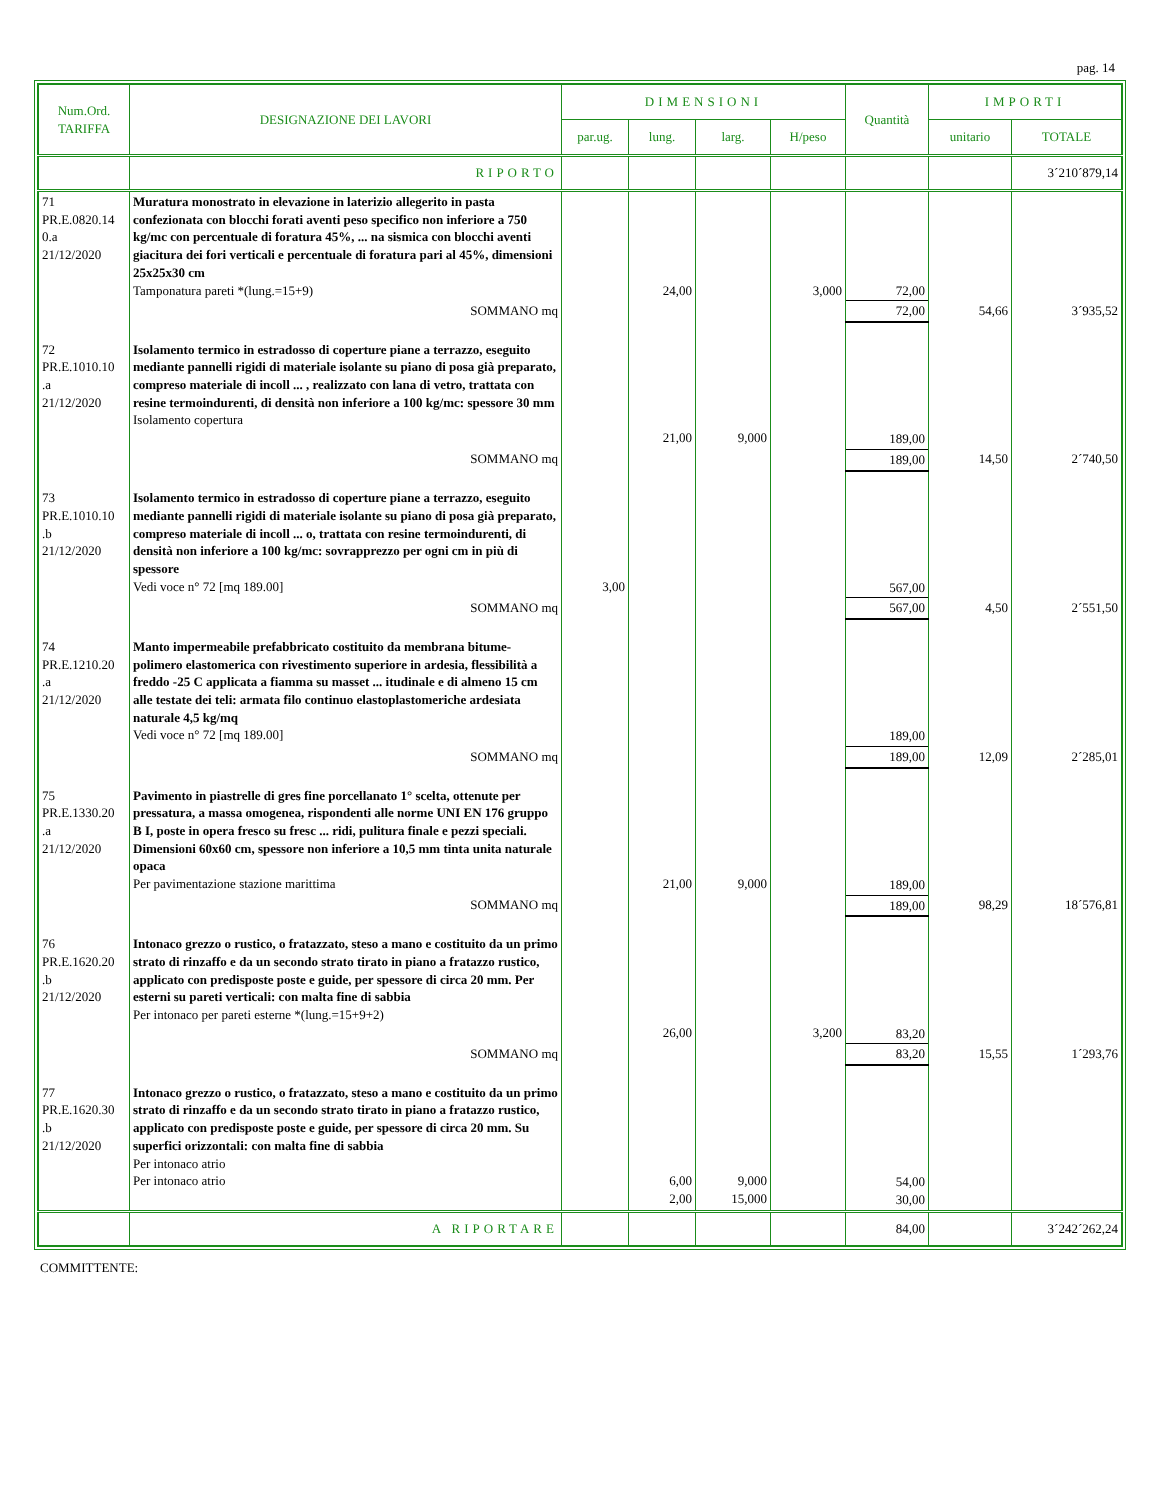pag. 14
| Num.Ord. TARIFFA | DESIGNAZIONE DEI LAVORI | DIMENSIONI | | | | Quantità | IMPORTI | |
| --- | --- | --- | --- | --- | --- | --- | --- | --- |
| | | par.ug. | lung. | larg. | H/peso | | unitario | TOTALE |
| | RIPORTO | | | | | | | 3´210´879,14 |
| 71 PR.E.0820.14 0.a 21/12/2020 | Muratura monostrato in elevazione in laterizio allegerito in pasta confezionata con blocchi forati aventi peso specifico non inferiore a 750 kg/mc con percentuale di foratura 45%, ... na sismica con blocchi aventi giacitura dei fori verticali e percentuale di foratura pari al 45%, dimensioni 25x25x30 cm Tamponatura pareti *(lung.=15+9) | | 24,00 | | 3,000 | 72,00 | | |
| | SOMMANO mq | | | | | 72,00 | 54,66 | 3´935,52 |
| 72 PR.E.1010.10 .a 21/12/2020 | Isolamento termico in estradosso di coperture piane a terrazzo, eseguito mediante pannelli rigidi di materiale isolante su piano di posa già preparato, compreso materiale di incoll ... , realizzato con lana di vetro, trattata con resine termoindurenti, di densità non inferiore a 100 kg/mc: spessore 30 mm Isolamento copertura | | 21,00 | 9,000 | | 189,00 | | |
| | SOMMANO mq | | | | | 189,00 | 14,50 | 2´740,50 |
| 73 PR.E.1010.10 .b 21/12/2020 | Isolamento termico in estradosso di coperture piane a terrazzo, eseguito mediante pannelli rigidi di materiale isolante su piano di posa già preparato, compreso materiale di incoll ... o, trattata con resine termoindurenti, di densità non inferiore a 100 kg/mc: sovrapprezzo per ogni cm in più di spessore Vedi voce n° 72 [mq 189.00] | 3,00 | | | | 567,00 | | |
| | SOMMANO mq | | | | | 567,00 | 4,50 | 2´551,50 |
| 74 PR.E.1210.20 .a 21/12/2020 | Manto impermeabile prefabbricato costituito da membrana bitume-polimero elastomerica con rivestimento superiore in ardesia, flessibilità a freddo -25 C applicata a fiamma su masset ... itudinale e di almeno 15 cm alle testate dei teli: armata filo continuo elastoplastomeriche ardesiata naturale 4,5 kg/mq Vedi voce n° 72 [mq 189.00] | | | | | 189,00 | | |
| | SOMMANO mq | | | | | 189,00 | 12,09 | 2´285,01 |
| 75 PR.E.1330.20 .a 21/12/2020 | Pavimento in piastrelle di gres fine porcellanato 1° scelta, ottenute per pressatura, a massa omogenea, rispondenti alle norme UNI EN 176 gruppo B I, poste in opera fresco su fresc ... ridi, pulitura finale e pezzi speciali. Dimensioni 60x60 cm, spessore non inferiore a 10,5 mm tinta unita naturale opaca Per pavimentazione stazione marittima | | 21,00 | 9,000 | | 189,00 | | |
| | SOMMANO mq | | | | | 189,00 | 98,29 | 18´576,81 |
| 76 PR.E.1620.20 .b 21/12/2020 | Intonaco grezzo o rustico, o fratazzato, steso a mano e costituito da un primo strato di rinzaffo e da un secondo strato tirato in piano a fratazzo rustico, applicato con predisposte poste e guide, per spessore di circa 20 mm. Per esterni su pareti verticali: con malta fine di sabbia Per intonaco per pareti esterne *(lung.=15+9+2) | | 26,00 | | 3,200 | 83,20 | | |
| | SOMMANO mq | | | | | 83,20 | 15,55 | 1´293,76 |
| 77 PR.E.1620.30 .b 21/12/2020 | Intonaco grezzo o rustico, o fratazzato, steso a mano e costituito da un primo strato di rinzaffo e da un secondo strato tirato in piano a fratazzo rustico, applicato con predisposte poste e guide, per spessore di circa 20 mm. Su superfici orizzontali: con malta fine di sabbia Per intonaco atrio Per intonaco atrio | | 6,00 2,00 | 9,000 15,000 | | 54,00 30,00 | | |
| | A RIPORTARE | | | | | 84,00 | | 3´242´262,24 |
COMMITTENTE: